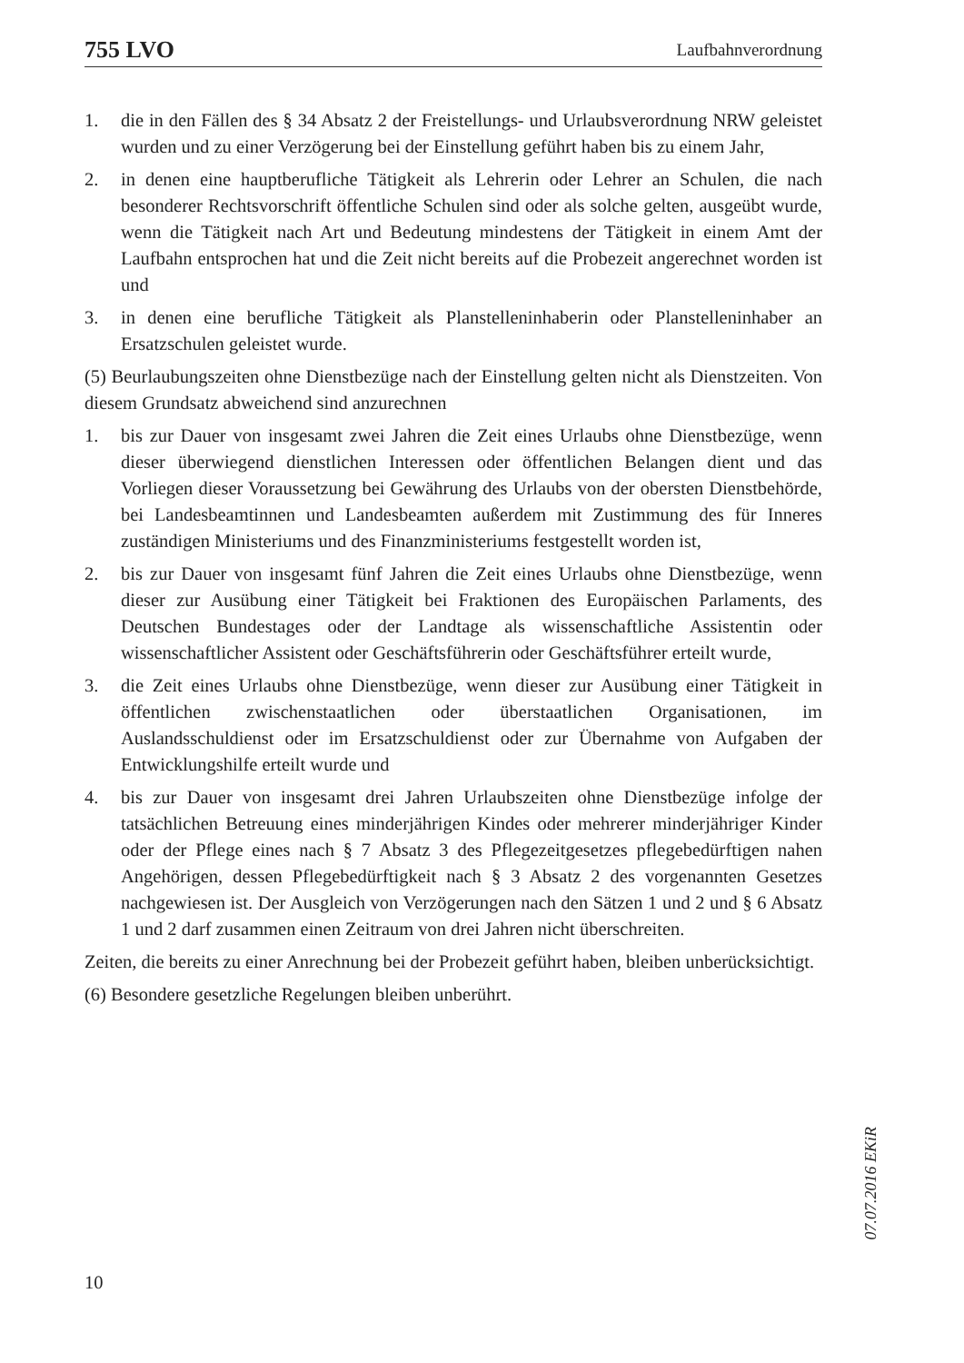755 LVO Laufbahnverordnung
1. die in den Fällen des § 34 Absatz 2 der Freistellungs- und Urlaubsverordnung NRW geleistet wurden und zu einer Verzögerung bei der Einstellung geführt haben bis zu einem Jahr,
2. in denen eine hauptberufliche Tätigkeit als Lehrerin oder Lehrer an Schulen, die nach besonderer Rechtsvorschrift öffentliche Schulen sind oder als solche gelten, ausgeübt wurde, wenn die Tätigkeit nach Art und Bedeutung mindestens der Tätigkeit in einem Amt der Laufbahn entsprochen hat und die Zeit nicht bereits auf die Probezeit angerechnet worden ist und
3. in denen eine berufliche Tätigkeit als Planstelleninhaberin oder Planstelleninhaber an Ersatzschulen geleistet wurde.
(5) Beurlaubungszeiten ohne Dienstbezüge nach der Einstellung gelten nicht als Dienstzeiten. Von diesem Grundsatz abweichend sind anzurechnen
1. bis zur Dauer von insgesamt zwei Jahren die Zeit eines Urlaubs ohne Dienstbezüge, wenn dieser überwiegend dienstlichen Interessen oder öffentlichen Belangen dient und das Vorliegen dieser Voraussetzung bei Gewährung des Urlaubs von der obersten Dienstbehörde, bei Landesbeamtinnen und Landesbeamten außerdem mit Zustimmung des für Inneres zuständigen Ministeriums und des Finanzministeriums festgestellt worden ist,
2. bis zur Dauer von insgesamt fünf Jahren die Zeit eines Urlaubs ohne Dienstbezüge, wenn dieser zur Ausübung einer Tätigkeit bei Fraktionen des Europäischen Parlaments, des Deutschen Bundestages oder der Landtage als wissenschaftliche Assistentin oder wissenschaftlicher Assistent oder Geschäftsführerin oder Geschäftsführer erteilt wurde,
3. die Zeit eines Urlaubs ohne Dienstbezüge, wenn dieser zur Ausübung einer Tätigkeit in öffentlichen zwischenstaatlichen oder überstaatlichen Organisationen, im Auslandsschuldienst oder im Ersatzschuldienst oder zur Übernahme von Aufgaben der Entwicklungshilfe erteilt wurde und
4. bis zur Dauer von insgesamt drei Jahren Urlaubszeiten ohne Dienstbezüge infolge der tatsächlichen Betreuung eines minderjährigen Kindes oder mehrerer minderjähriger Kinder oder der Pflege eines nach § 7 Absatz 3 des Pflegezeitgesetzes pflegebedürftigen nahen Angehörigen, dessen Pflegebedürftigkeit nach § 3 Absatz 2 des vorgenannten Gesetzes nachgewiesen ist. Der Ausgleich von Verzögerungen nach den Sätzen 1 und 2 und § 6 Absatz 1 und 2 darf zusammen einen Zeitraum von drei Jahren nicht überschreiten.
Zeiten, die bereits zu einer Anrechnung bei der Probezeit geführt haben, bleiben unberücksichtigt.
(6) Besondere gesetzliche Regelungen bleiben unberührt.
07.07.2016 EKiR
10